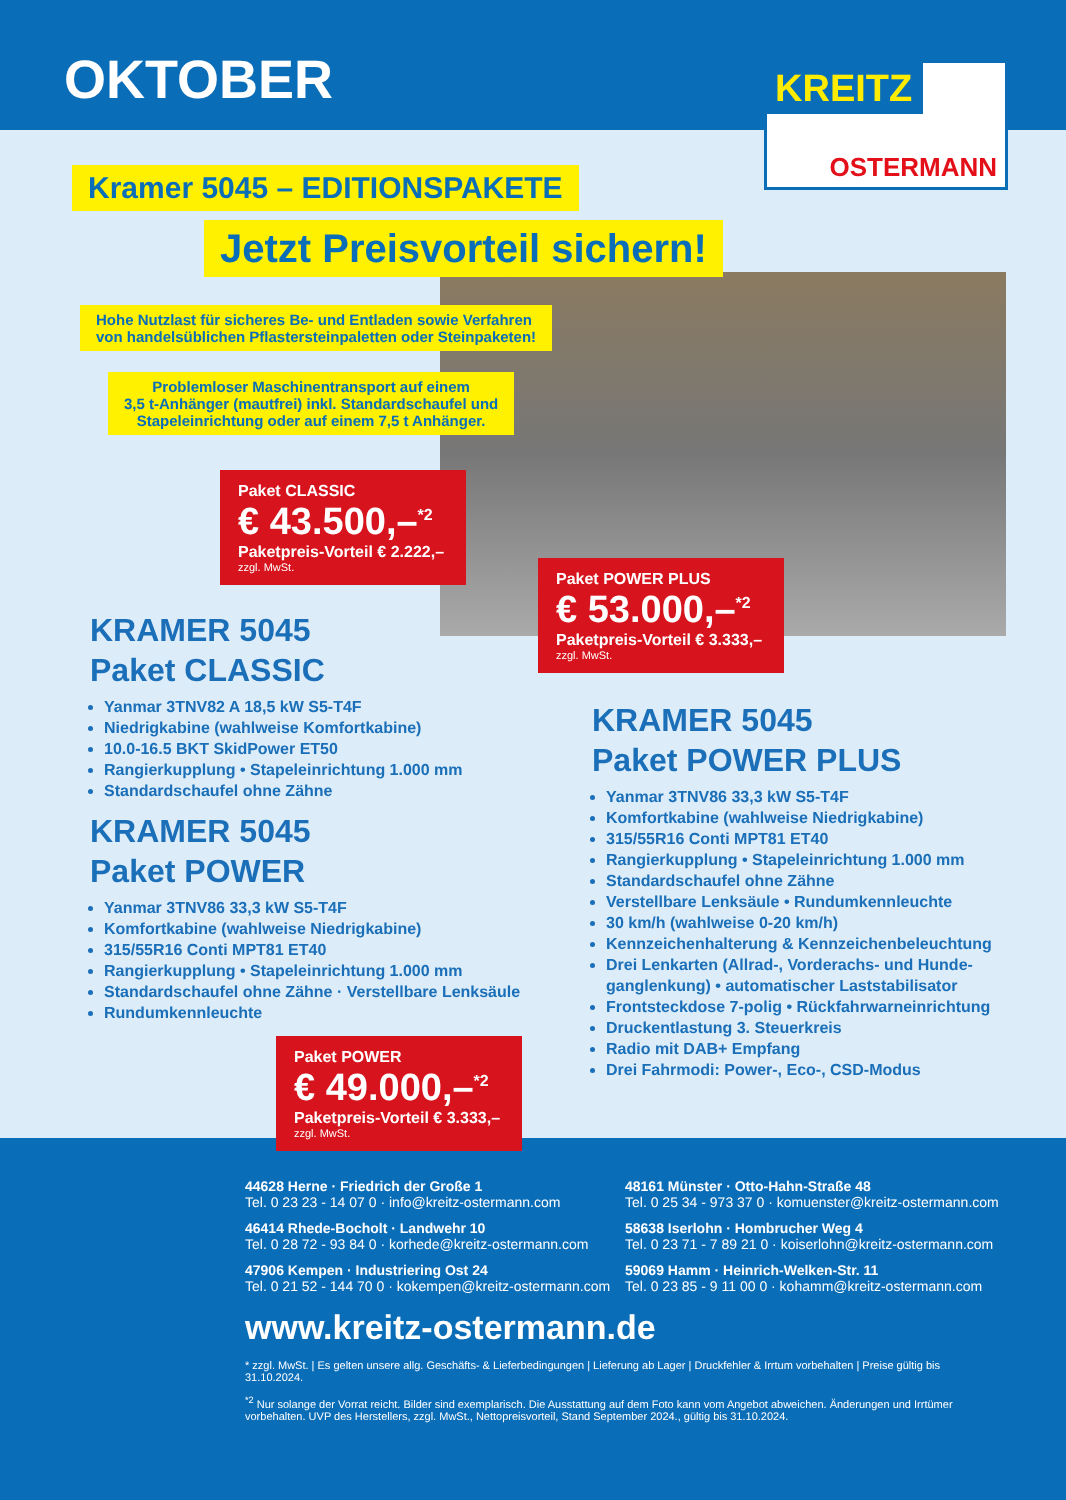OKTOBER
KREITZ
OSTERMANN
Kramer 5045 – EDITIONSPAKETE
Jetzt Preisvorteil sichern!
Hohe Nutzlast für sicheres Be- und Entladen sowie Verfahren
von handelsüblichen Pflastersteinpaletten oder Steinpaketen!
Problemloser Maschinentransport auf einem
3,5 t-Anhänger (mautfrei) inkl. Standardschaufel und
Stapeleinrichtung oder auf einem 7,5 t Anhänger.
Paket CLASSIC
€ 43.500,–<sup>*2</sup>
Paketpreis-Vorteil € 2.222,–
zzgl. MwSt.
Paket POWER PLUS
€ 53.000,–<sup>*2</sup>
Paketpreis-Vorteil € 3.333,–
zzgl. MwSt.
KRAMER 5045
Paket CLASSIC
Yanmar 3TNV82 A 18,5 kW S5-T4F
Niedrigkabine (wahlweise Komfortkabine)
10.0-16.5 BKT SkidPower ET50
Rangierkupplung • Stapeleinrichtung 1.000 mm
Standardschaufel ohne Zähne
KRAMER 5045
Paket POWER
Yanmar 3TNV86 33,3 kW S5-T4F
Komfortkabine (wahlweise Niedrigkabine)
315/55R16 Conti MPT81 ET40
Rangierkupplung • Stapeleinrichtung 1.000 mm
Standardschaufel ohne Zähne · Verstellbare Lenksäule
Rundumkennleuchte
KRAMER 5045
Paket POWER PLUS
Yanmar 3TNV86 33,3 kW S5-T4F
Komfortkabine (wahlweise Niedrigkabine)
315/55R16 Conti MPT81 ET40
Rangierkupplung • Stapeleinrichtung 1.000 mm
Standardschaufel ohne Zähne
Verstellbare Lenksäule • Rundumkennleuchte
30 km/h (wahlweise 0-20 km/h)
Kennzeichenhalterung & Kennzeichenbeleuchtung
Drei Lenkarten (Allrad-, Vorderachs- und Hunde-ganglenkung) • automatischer Laststabilisator
Frontsteckdose 7-polig • Rückfahrwarneinrichtung
Druckentlastung 3. Steuerkreis
Radio mit DAB+ Empfang
Drei Fahrmodi: Power-, Eco-, CSD-Modus
44628 Herne · Friedrich der Große 1
Tel. 0 23 23 - 14 07 0 · info@kreitz-ostermann.com
48161 Münster · Otto-Hahn-Straße 48
Tel. 0 25 34 - 973 37 0 · komuenster@kreitz-ostermann.com
46414 Rhede-Bocholt · Landwehr 10
Tel. 0 28 72 - 93 84 0 · korhede@kreitz-ostermann.com
58638 Iserlohn · Hombrucher Weg 4
Tel. 0 23 71 - 7 89 21 0 · koiserlohn@kreitz-ostermann.com
47906 Kempen · Industriering Ost 24
Tel. 0 21 52 - 144 70 0 · kokempen@kreitz-ostermann.com
59069 Hamm · Heinrich-Welken-Str. 11
Tel. 0 23 85 - 9 11 00 0 · kohamm@kreitz-ostermann.com
www.kreitz-ostermann.de
* zzgl. MwSt. | Es gelten unsere allg. Geschäfts- & Lieferbedingungen | Lieferung ab Lager | Druckfehler & Irrtum vorbehalten | Preise gültig bis 31.10.2024.
<sup>*2</sup> Nur solange der Vorrat reicht. Bilder sind exemplarisch. Die Ausstattung auf dem Foto kann vom Angebot abweichen. Änderungen und Irrtümer vorbehalten. UVP des Herstellers, zzgl. MwSt., Nettopreisvorteil, Stand September 2024., gültig bis 31.10.2024.
Paket POWER
€ 49.000,–<sup>*2</sup>
Paketpreis-Vorteil € 3.333,–
zzgl. MwSt.